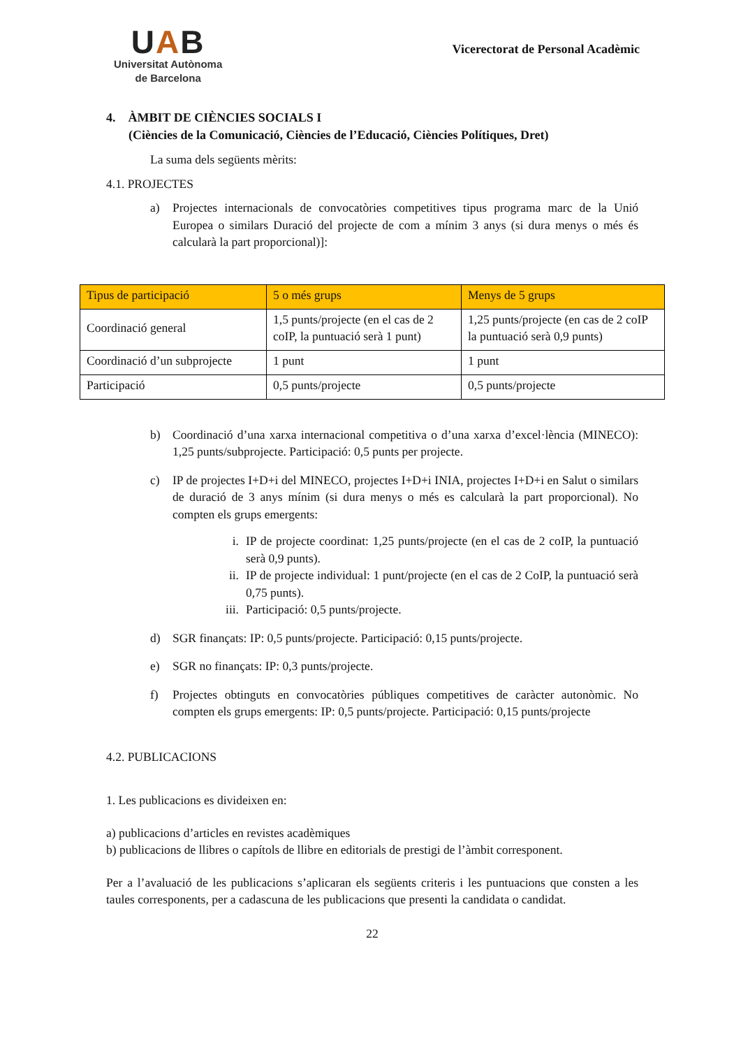UAB
Universitat Autònoma
de Barcelona
Vicerectorat de Personal Acadèmic
4. ÀMBIT DE CIÈNCIES SOCIALS I
(Ciències de la Comunicació, Ciències de l’Educació, Ciències Polítiques, Dret)
La suma dels següents mèrits:
4.1. PROJECTES
a) Projectes internacionals de convocatòries competitives tipus programa marc de la Unió Europea o similars Duració del projecte de com a mínim 3 anys (si dura menys o més és calcularà la part proporcional)]:
| Tipus de participació | 5 o més grups | Menys de 5 grups |
| --- | --- | --- |
| Coordinació general | 1,5 punts/projecte (en el cas de 2 coIP, la puntuació serà 1 punt) | 1,25 punts/projecte (en cas de 2 coIP la puntuació serà 0,9 punts) |
| Coordinació d’un subprojecte | 1 punt | 1 punt |
| Participació | 0,5 punts/projecte | 0,5 punts/projecte |
b) Coordinació d’una xarxa internacional competitiva o d’una xarxa d’excel·lència (MINECO): 1,25 punts/subprojecte. Participació: 0,5 punts per projecte.
c) IP de projectes I+D+i del MINECO, projectes I+D+i INIA, projectes I+D+i en Salut o similars de duració de 3 anys mínim (si dura menys o més es calcularà la part proporcional). No compten els grups emergents:
i. IP de projecte coordinat: 1,25 punts/projecte (en el cas de 2 coIP, la puntuació serà 0,9 punts).
ii. IP de projecte individual: 1 punt/projecte (en el cas de 2 CoIP, la puntuació serà 0,75 punts).
iii. Participació: 0,5 punts/projecte.
d) SGR finançats: IP: 0,5 punts/projecte. Participació: 0,15 punts/projecte.
e) SGR no finançats: IP: 0,3 punts/projecte.
f) Projectes obtinguts en convocatòries públiques competitives de caràcter autonòmic. No compten els grups emergents: IP: 0,5 punts/projecte. Participació: 0,15 punts/projecte
4.2. PUBLICACIONS
1. Les publicacions es divideixen en:
a) publicacions d’articles en revistes acadèmiques
b) publicacions de llibres o capítols de llibre en editorials de prestigi de l’àmbit corresponent.
Per a l’avaluació de les publicacions s’aplicaran els següents criteris i les puntuacions que consten a les taules corresponents, per a cadascuna de les publicacions que presenti la candidata o candidat.
22